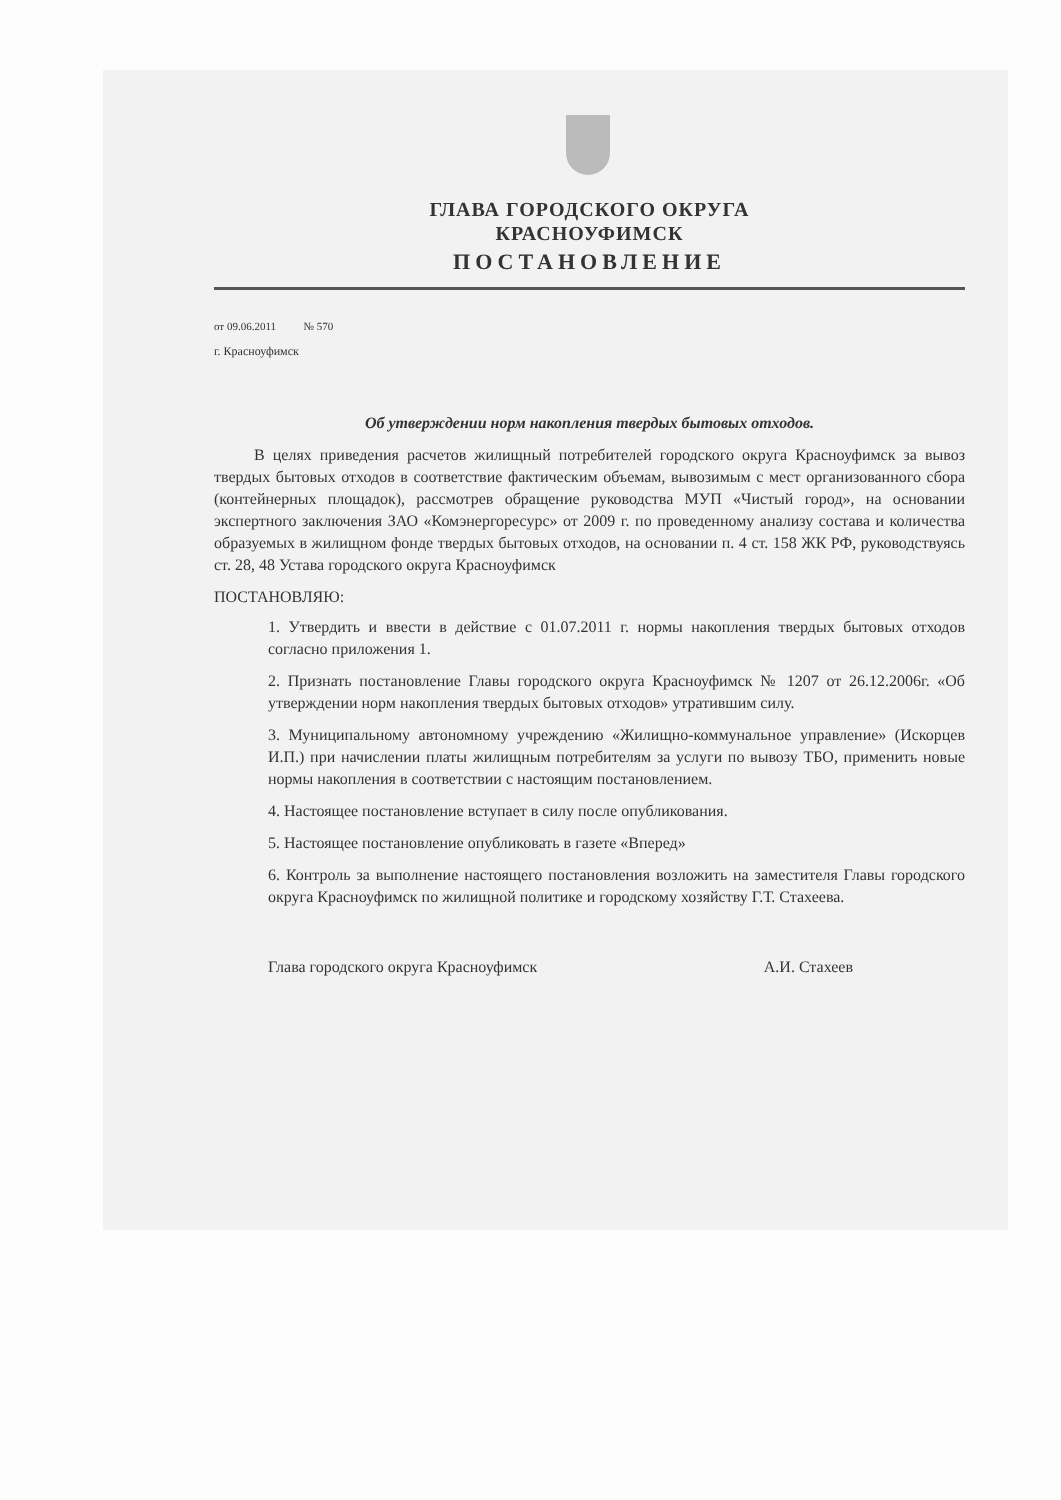ГЛАВА ГОРОДСКОГО ОКРУГА
КРАСНОУФИМСК
ПОСТАНОВЛЕНИЕ
от 09.06.2011 № 570
г. Красноуфимск
Об утверждении норм накопления твердых бытовых отходов.
В целях приведения расчетов жилищный потребителей городского округа Красноуфимск за вывоз твердых бытовых отходов в соответствие фактическим объемам, вывозимым с мест организованного сбора (контейнерных площадок), рассмотрев обращение руководства МУП «Чистый город», на основании экспертного заключения ЗАО «Комэнергоресурс» от 2009 г. по проведенному анализу состава и количества образуемых в жилищном фонде твердых бытовых отходов, на основании п. 4 ст. 158 ЖК РФ, руководствуясь ст. 28, 48 Устава городского округа Красноуфимск
ПОСТАНОВЛЯЮ:
1. Утвердить и ввести в действие с 01.07.2011 г. нормы накопления твердых бытовых отходов согласно приложения 1.
2. Признать постановление Главы городского округа Красноуфимск № 1207 от 26.12.2006г. «Об утверждении норм накопления твердых бытовых отходов» утратившим силу.
3. Муниципальному автономному учреждению «Жилищно-коммунальное управление» (Искорцев И.П.) при начислении платы жилищным потребителям за услуги по вывозу ТБО, применить новые нормы накопления в соответствии с настоящим постановлением.
4. Настоящее постановление вступает в силу после опубликования.
5. Настоящее постановление опубликовать в газете «Вперед»
6. Контроль за выполнение настоящего постановления возложить на заместителя Главы городского округа Красноуфимск по жилищной политике и городскому хозяйству Г.Т. Стахеева.
Глава городского округа Красноуфимск А.И. Стахеев